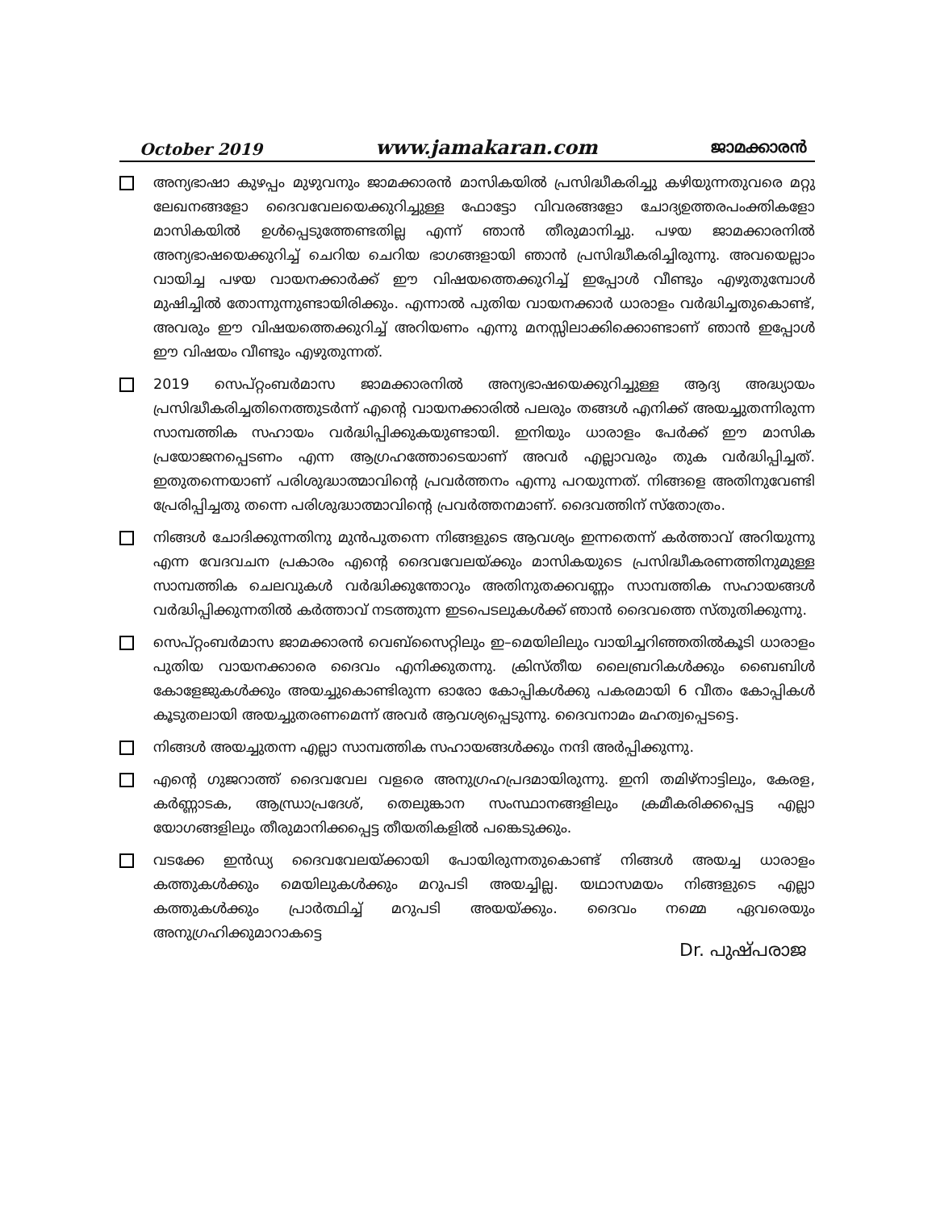October 2019 www.jamakaran.com ജാമക്കാരൻ
അന്യഭാഷാ കുഴപ്പം മുഴുവനും ജാമക്കാരൻ മാസികയിൽ പ്രസിദ്ധീകരിച്ചു കഴിയുന്നതുവരെ മറ്റു ലേഖനങ്ങളോ ദൈവവേലയെക്കുറിച്ചുള്ള ഫോട്ടോ വിവരങ്ങളോ ചോദ്യഉത്തരപംക്തികളോ മാസികയിൽ ഉൾപ്പെടുത്തേണ്ടതില്ല എന്ന് ഞാൻ തീരുമാനിച്ചു. പഴയ ജാമക്കാരനിൽ അന്യഭാഷയെക്കുറിച്ച് ചെറിയ ചെറിയ ഭാഗങ്ങളായി ഞാൻ പ്രസിദ്ധീകരിച്ചിരുന്നു. അവയെല്ലാം വായിച്ച പഴയ വായനക്കാർക്ക് ഈ വിഷയത്തെക്കുറിച്ച് ഇപ്പോൾ വീണ്ടും എഴുതുമ്പോൾ മുഷിച്ചിൽ തോന്നുന്നുണ്ടായിരിക്കും. എന്നാൽ പുതിയ വായനക്കാർ ധാരാളം വർദ്ധിച്ചതുകൊണ്ട്, അവരും ഈ വിഷയത്തെക്കുറിച്ച് അറിയണം എന്നു മനസ്സിലാക്കിക്കൊണ്ടാണ് ഞാൻ ഇപ്പോൾ ഈ വിഷയം വീണ്ടും എഴുതുന്നത്.
2019 സെപ്റ്റംബർമാസ ജാമക്കാരനിൽ അന്യഭാഷയെക്കുറിച്ചുള്ള ആദ്യ അദ്ധ്യായം പ്രസിദ്ധീകരിച്ചതിനെത്തുടർന്ന് എന്റെ വായനക്കാരിൽ പലരും തങ്ങൾ എനിക്ക് അയച്ചുതന്നിരുന്ന സാമ്പത്തിക സഹായം വർദ്ധിപ്പിക്കുകയുണ്ടായി. ഇനിയും ധാരാളം പേർക്ക് ഈ മാസിക പ്രയോജനപ്പെടണം എന്ന ആഗ്രഹത്തോടെയാണ് അവർ എല്ലാവരും തുക വർദ്ധിപ്പിച്ചത്. ഇതുതന്നെയാണ് പരിശുദ്ധാത്മാവിന്റെ പ്രവർത്തനം എന്നു പറയുന്നത്. നിങ്ങളെ അതിനുവേണ്ടി പ്രേരിപ്പിച്ചതു തന്നെ പരിശുദ്ധാത്മാവിന്റെ പ്രവർത്തനമാണ്. ദൈവത്തിന് സ്തോത്രം.
നിങ്ങൾ ചോദിക്കുന്നതിനു മുൻപുതന്നെ നിങ്ങളുടെ ആവശ്യം ഇന്നതെന്ന് കർത്താവ് അറിയുന്നു എന്ന വേദവചന പ്രകാരം എന്റെ ദൈവവേലയ്ക്കും മാസികയുടെ പ്രസിദ്ധീകരണത്തിനുമുള്ള സാമ്പത്തിക ചെലവുകൾ വർദ്ധിക്കുന്തോറും അതിനുതക്കവണ്ണം സാമ്പത്തിക സഹായങ്ങൾ വർദ്ധിപ്പിക്കുന്നതിൽ കർത്താവ് നടത്തുന്ന ഇടപെടലുകൾക്ക് ഞാൻ ദൈവത്തെ സ്തുതിക്കുന്നു.
സെപ്റ്റംബർമാസ ജാമക്കാരൻ വെബ്സൈറ്റിലും ഇ–മെയിലിലും വായിച്ചറിഞ്ഞതിൽകൂടി ധാരാളം പുതിയ വായനക്കാരെ ദൈവം എനിക്കുതന്നു. ക്രിസ്തീയ ലൈബ്രറികൾക്കും ബൈബിൾ കോളേജുകൾക്കും അയച്ചുകൊണ്ടിരുന്ന ഓരോ കോപ്പികൾക്കു പകരമായി 6 വീതം കോപ്പികൾ കൂടുതലായി അയച്ചുതരണമെന്ന് അവർ ആവശ്യപ്പെടുന്നു. ദൈവനാമം മഹത്വപ്പെടട്ടെ.
നിങ്ങൾ അയച്ചുതന്ന എല്ലാ സാമ്പത്തിക സഹായങ്ങൾക്കും നന്ദി അർപ്പിക്കുന്നു.
എന്റെ ഗുജറാത്ത് ദൈവവേല വളരെ അനുഗ്രഹപ്രദമായിരുന്നു. ഇനി തമിഴ്നാട്ടിലും, കേരള, കർണ്ണാടക, ആന്ധ്രാപ്രദേശ്, തെലുങ്കാന സംസ്ഥാനങ്ങളിലും ക്രമീകരിക്കപ്പെട്ട എല്ലാ യോഗങ്ങളിലും തീരുമാനിക്കപ്പെട്ട തീയതികളിൽ പങ്കെടുക്കും.
വടക്കേ ഇൻഡ്യ ദൈവവേലയ്ക്കായി പോയിരുന്നതുകൊണ്ട് നിങ്ങൾ അയച്ച ധാരാളം കത്തുകൾക്കും മെയിലുകൾക്കും മറുപടി അയച്ചില്ല. യഥാസമയം നിങ്ങളുടെ എല്ലാ കത്തുകൾക്കും പ്രാർത്ഥിച്ച് മറുപടി അയയ്ക്കും. ദൈവം നമ്മെ ഏവരെയും അനുഗ്രഹിക്കുമാറാകട്ടെ
Dr. പുഷ്പരാജ